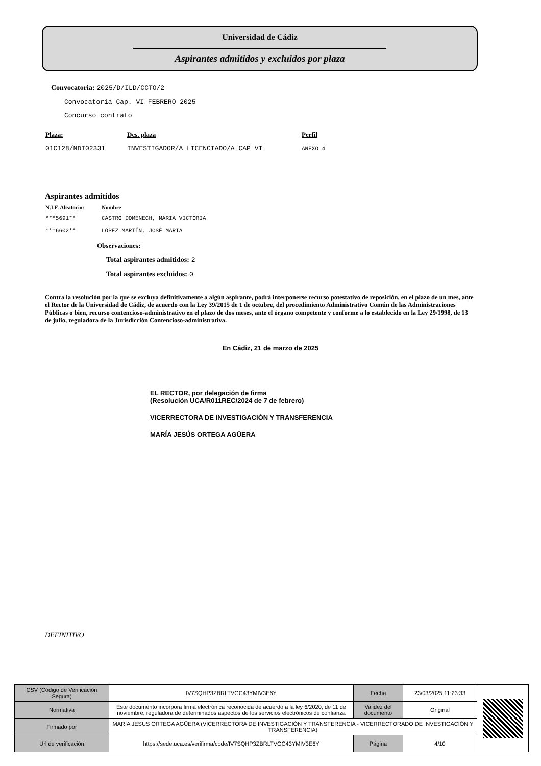Universidad de Cádiz
Aspirantes admitidos y excluidos por plaza
Convocatoria: 2025/D/ILD/CCTO/2
Convocatoria Cap. VI FEBRERO 2025
Concurso contrato
| Plaza: | Des. plaza | Perfil |
| --- | --- | --- |
| 01C128/NDI02331 | INVESTIGADOR/A LICENCIADO/A CAP VI | ANEXO 4 |
Aspirantes admitidos
| N.I.F. Aleatorio: | Nombre |
| --- | --- |
| ***5691** | CASTRO DOMENECH, MARIA VICTORIA |
| ***6602** | LÓPEZ MARTÍN, JOSÉ MARIA |
Observaciones:
Total aspirantes admitidos: 2
Total aspirantes excluidos: 0
Contra la resolución por la que se excluya definitivamente a algún aspirante, podrá interponerse recurso potestativo de reposición, en el plazo de un mes, ante el Rector de la Universidad de Cádiz, de acuerdo con la Ley 39/2015 de 1 de octubre, del procedimiento Administrativo Común de las Administraciones Públicas o bien, recurso contencioso-administrativo en el plazo de dos meses, ante el órgano competente y conforme a lo establecido en la Ley 29/1998, de 13 de julio, reguladora de la Jurisdicción Contencioso-administrativa.
En Cádiz, 21 de marzo de 2025
EL RECTOR, por delegación de firma
(Resolución UCA/R011REC/2024 de 7 de febrero)
VICERRECTORA DE INVESTIGACIÓN Y TRANSFERENCIA
MARÍA JESÚS ORTEGA AGÜERA
DEFINITIVO
| CSV (Código de Verificación Segura) | IV7SQHP3ZBRLTVGC43YMIV3E6Y | Fecha | 23/03/2025 11:23:33 | |
| Normativa | Este documento incorpora firma electrónica reconocida de acuerdo a la ley 6/2020, de 11 de noviembre, reguladora de determinados aspectos de los servicios electrónicos de confianza | Validez del documento | Original | |
| Firmado por | MARIA JESUS ORTEGA AGÜERA (VICERRECTORA DE INVESTIGACIÓN Y TRANSFERENCIA - VICERRECTORADO DE INVESTIGACIÓN Y TRANSFERENCIA) | | | |
| Url de verificación | https://sede.uca.es/verifirma/code/IV7SQHP3ZBRLTVGC43YMIV3E6Y | Página | 4/10 | |